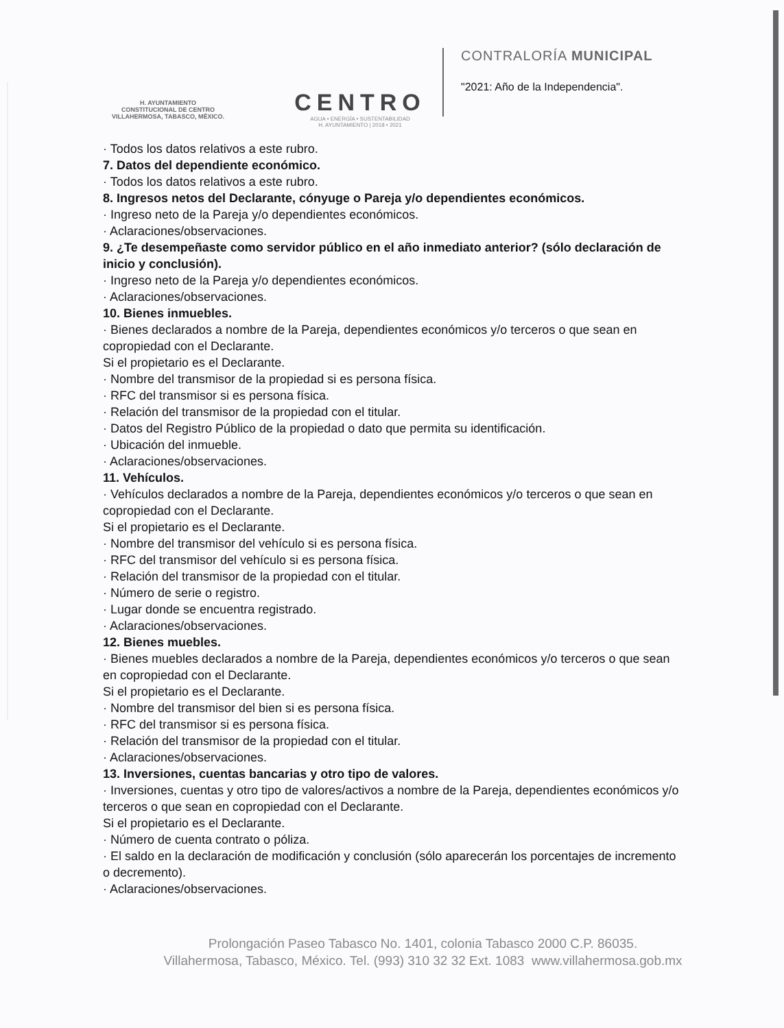H. AYUNTAMIENTO
CONSTITUCIONAL DE CENTRO
VILLAHERMOSA, TABASCO, MÉXICO.
CENTRO
AGUA • ENERGÍA • SUSTENTABILIDAD
H. AYUNTAMIENTO | 2018 • 2021
CONTRALORÍA MUNICIPAL
"2021: Año de la Independencia".
· Todos los datos relativos a este rubro.
7. Datos del dependiente económico.
· Todos los datos relativos a este rubro.
8. Ingresos netos del Declarante, cónyuge o Pareja y/o dependientes económicos.
· Ingreso neto de la Pareja y/o dependientes económicos.
· Aclaraciones/observaciones.
9. ¿Te desempeñaste como servidor público en el año inmediato anterior? (sólo declaración de inicio y conclusión).
· Ingreso neto de la Pareja y/o dependientes económicos.
· Aclaraciones/observaciones.
10. Bienes inmuebles.
· Bienes declarados a nombre de la Pareja, dependientes económicos y/o terceros o que sean en copropiedad con el Declarante.
Si el propietario es el Declarante.
· Nombre del transmisor de la propiedad si es persona física.
· RFC del transmisor si es persona física.
· Relación del transmisor de la propiedad con el titular.
· Datos del Registro Público de la propiedad o dato que permita su identificación.
· Ubicación del inmueble.
· Aclaraciones/observaciones.
11. Vehículos.
· Vehículos declarados a nombre de la Pareja, dependientes económicos y/o terceros o que sean en copropiedad con el Declarante.
Si el propietario es el Declarante.
· Nombre del transmisor del vehículo si es persona física.
· RFC del transmisor del vehículo si es persona física.
· Relación del transmisor de la propiedad con el titular.
· Número de serie o registro.
· Lugar donde se encuentra registrado.
· Aclaraciones/observaciones.
12. Bienes muebles.
· Bienes muebles declarados a nombre de la Pareja, dependientes económicos y/o terceros o que sean en copropiedad con el Declarante.
Si el propietario es el Declarante.
· Nombre del transmisor del bien si es persona física.
· RFC del transmisor si es persona física.
· Relación del transmisor de la propiedad con el titular.
· Aclaraciones/observaciones.
13. Inversiones, cuentas bancarias y otro tipo de valores.
· Inversiones, cuentas y otro tipo de valores/activos a nombre de la Pareja, dependientes económicos y/o terceros o que sean en copropiedad con el Declarante.
Si el propietario es el Declarante.
· Número de cuenta contrato o póliza.
· El saldo en la declaración de modificación y conclusión (sólo aparecerán los porcentajes de incremento o decremento).
· Aclaraciones/observaciones.
Prolongación Paseo Tabasco No. 1401, colonia Tabasco 2000 C.P. 86035.
Villahermosa, Tabasco, México. Tel. (993) 310 32 32 Ext. 1083 www.villahermosa.gob.mx